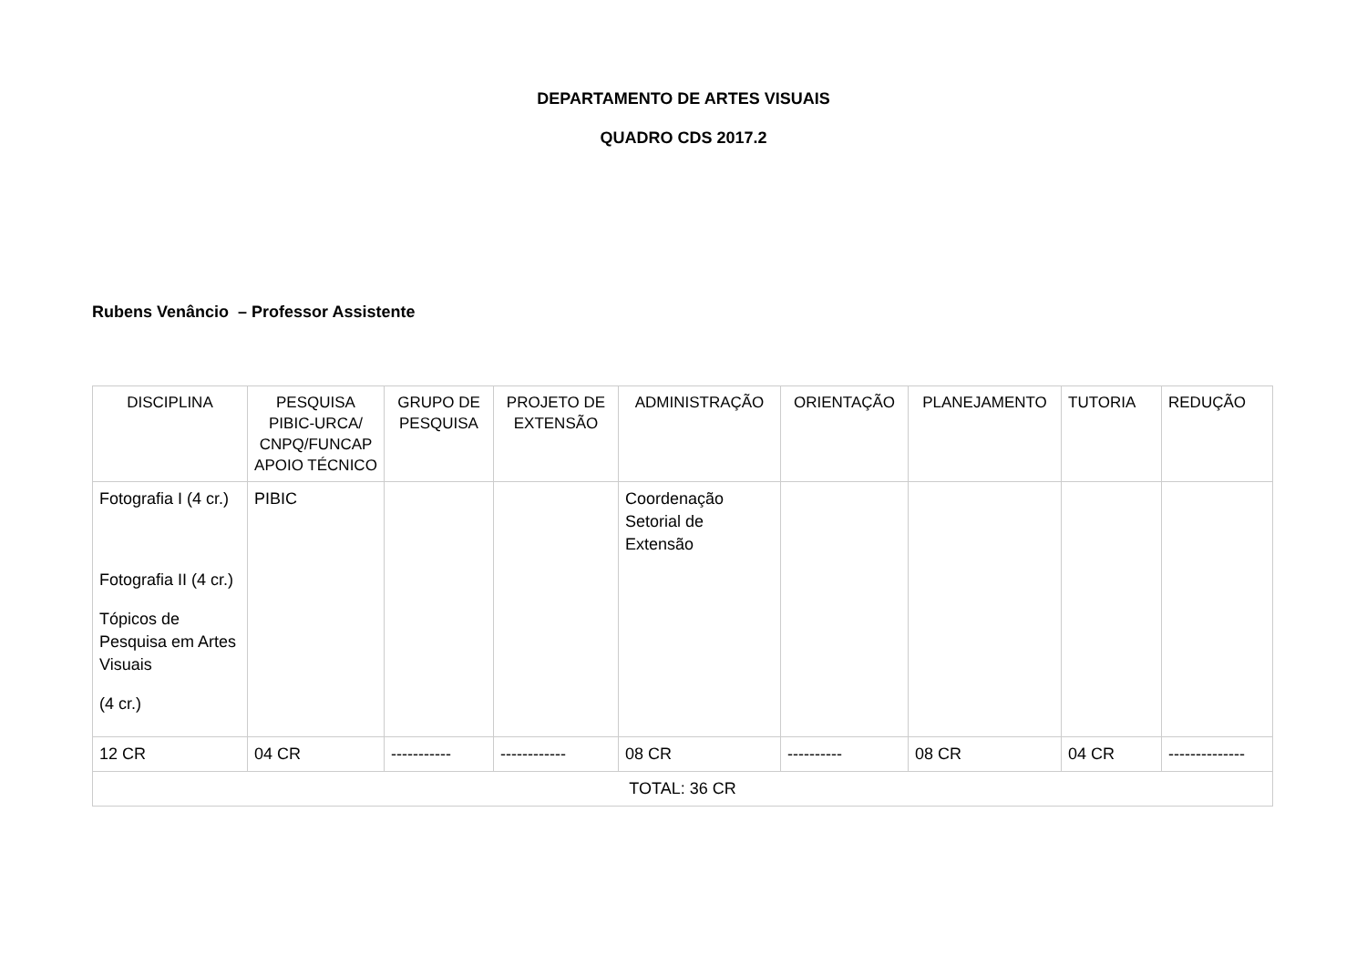DEPARTAMENTO DE ARTES VISUAIS
QUADRO CDS 2017.2
Rubens Venâncio – Professor Assistente
| DISCIPLINA | PESQUISA PIBIC-URCA/ CNPQ/FUNCAP APOIO TÉCNICO | GRUPO DE PESQUISA | PROJETO DE EXTENSÃO | ADMINISTRAÇÃO | ORIENTAÇÃO | PLANEJAMENTO | TUTORIA | REDUÇÃO |
| --- | --- | --- | --- | --- | --- | --- | --- | --- |
| Fotografia I (4 cr.) Fotografia II (4 cr.) Tópicos de Pesquisa em Artes Visuais (4 cr.) | PIBIC | | | Coordenação Setorial de Extensão | | | | |
| 12 CR | 04 CR | ----------- | ------------ | 08 CR | ---------- | 08 CR | 04 CR | -------------- |
| TOTAL: 36 CR | | | | | | | | |